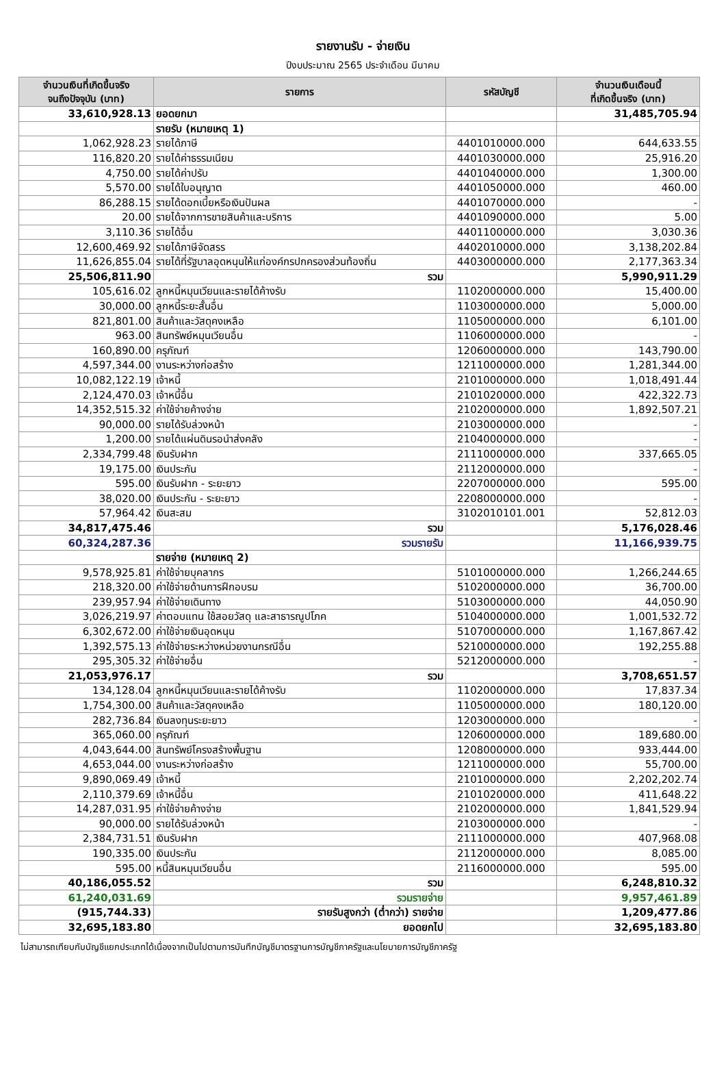รายงานรับ - จ่ายเงิน
ปีงบประมาณ 2565 ประจำเดือน มีนาคม
| จำนวนเงินที่เกิดขึ้นจริง จนถึงปัจจุบัน (บาท) | รายการ | รหัสบัญชี | จำนวนเงินเดือนนี้ ที่เกิดขึ้นจริง (บาท) |
| --- | --- | --- | --- |
| 33,610,928.13 | ยอดยกมา | | 31,485,705.94 |
| | รายรับ (หมายเหตุ 1) | | |
| 1,062,928.23 | รายได้ภาษี | 4401010000.000 | 644,633.55 |
| 116,820.20 | รายได้ค่าธรรมเนียม | 4401030000.000 | 25,916.20 |
| 4,750.00 | รายได้ค่าปรับ | 4401040000.000 | 1,300.00 |
| 5,570.00 | รายได้ใบอนุญาต | 4401050000.000 | 460.00 |
| 86,288.15 | รายได้ดอกเบี้ยหรือเงินปันผล | 4401070000.000 | - |
| 20.00 | รายได้จากการขายสินค้าและบริการ | 4401090000.000 | 5.00 |
| 3,110.36 | รายได้อื่น | 4401100000.000 | 3,030.36 |
| 12,600,469.92 | รายได้ภาษีจัดสรร | 4402010000.000 | 3,138,202.84 |
| 11,626,855.04 | รายได้ที่รัฐบาลอุดหนุนให้แก่องค์กรปกครองส่วนท้องถิ่น | 4403000000.000 | 2,177,363.34 |
| 25,506,811.90 | รวม | | 5,990,911.29 |
| 105,616.02 | ลูกหนี้หมุนเวียนและรายได้ค้างรับ | 1102000000.000 | 15,400.00 |
| 30,000.00 | ลูกหนี้ระยะสั้นอื่น | 1103000000.000 | 5,000.00 |
| 821,801.00 | สินค้าและวัสดุคงเหลือ | 1105000000.000 | 6,101.00 |
| 963.00 | สินทรัพย์หมุนเวียนอื่น | 1106000000.000 | - |
| 160,890.00 | ครุภัณฑ์ | 1206000000.000 | 143,790.00 |
| 4,597,344.00 | งานระหว่างก่อสร้าง | 1211000000.000 | 1,281,344.00 |
| 10,082,122.19 | เจ้าหนี้ | 2101000000.000 | 1,018,491.44 |
| 2,124,470.03 | เจ้าหนี้อื่น | 2101020000.000 | 422,322.73 |
| 14,352,515.32 | ค่าใช้จ่ายค้างจ่าย | 2102000000.000 | 1,892,507.21 |
| 90,000.00 | รายได้รับล่วงหน้า | 2103000000.000 | - |
| 1,200.00 | รายได้แผ่นดินรอนำส่งคลัง | 2104000000.000 | - |
| 2,334,799.48 | เงินรับฝาก | 2111000000.000 | 337,665.05 |
| 19,175.00 | เงินประกัน | 2112000000.000 | - |
| 595.00 | เงินรับฝาก - ระยะยาว | 2207000000.000 | 595.00 |
| 38,020.00 | เงินประกัน - ระยะยาว | 2208000000.000 | - |
| 57,964.42 | เงินสะสม | 3102010101.001 | 52,812.03 |
| 34,817,475.46 | รวม | | 5,176,028.46 |
| 60,324,287.36 | รวมรายรับ | | 11,166,939.75 |
| | รายจ่าย (หมายเหตุ 2) | | |
| 9,578,925.81 | ค่าใช้จ่ายบุคลากร | 5101000000.000 | 1,266,244.65 |
| 218,320.00 | ค่าใช้จ่ายด้านการฝึกอบรม | 5102000000.000 | 36,700.00 |
| 239,957.94 | ค่าใช้จ่ายเดินทาง | 5103000000.000 | 44,050.90 |
| 3,026,219.97 | ค่าตอบแทน ใช้สอยวัสดุ และสาธารณูปโภค | 5104000000.000 | 1,001,532.72 |
| 6,302,672.00 | ค่าใช้จ่ายเงินอุดหนุน | 5107000000.000 | 1,167,867.42 |
| 1,392,575.13 | ค่าใช้จ่ายระหว่างหน่วยงานกรณีอื่น | 5210000000.000 | 192,255.88 |
| 295,305.32 | ค่าใช้จ่ายอื่น | 5212000000.000 | - |
| 21,053,976.17 | รวม | | 3,708,651.57 |
| 134,128.04 | ลูกหนี้หมุนเวียนและรายได้ค้างรับ | 1102000000.000 | 17,837.34 |
| 1,754,300.00 | สินค้าและวัสดุคงเหลือ | 1105000000.000 | 180,120.00 |
| 282,736.84 | เงินลงทุนระยะยาว | 1203000000.000 | - |
| 365,060.00 | ครุภัณฑ์ | 1206000000.000 | 189,680.00 |
| 4,043,644.00 | สินทรัพย์โครงสร้างพื้นฐาน | 1208000000.000 | 933,444.00 |
| 4,653,044.00 | งานระหว่างก่อสร้าง | 1211000000.000 | 55,700.00 |
| 9,890,069.49 | เจ้าหนี้ | 2101000000.000 | 2,202,202.74 |
| 2,110,379.69 | เจ้าหนี้อื่น | 2101020000.000 | 411,648.22 |
| 14,287,031.95 | ค่าใช้จ่ายค้างจ่าย | 2102000000.000 | 1,841,529.94 |
| 90,000.00 | รายได้รับล่วงหน้า | 2103000000.000 | - |
| 2,384,731.51 | เงินรับฝาก | 2111000000.000 | 407,968.08 |
| 190,335.00 | เงินประกัน | 2112000000.000 | 8,085.00 |
| 595.00 | หนี้สินหมุนเวียนอื่น | 2116000000.000 | 595.00 |
| 40,186,055.52 | รวม | | 6,248,810.32 |
| 61,240,031.69 | รวมรายจ่าย | | 9,957,461.89 |
| (915,744.33) | รายรับสูงกว่า (ต่ำกว่า) รายจ่าย | | 1,209,477.86 |
| 32,695,183.80 | ยอดยกไป | | 32,695,183.80 |
ไม่สามารถเทียบกับบัญชีแยกประเภทได้เนื่องจากเป็นไปตามการบันทึกบัญชีมาตรฐานการบัญชีภาครัฐและนโยบายการบัญชีภาครัฐ